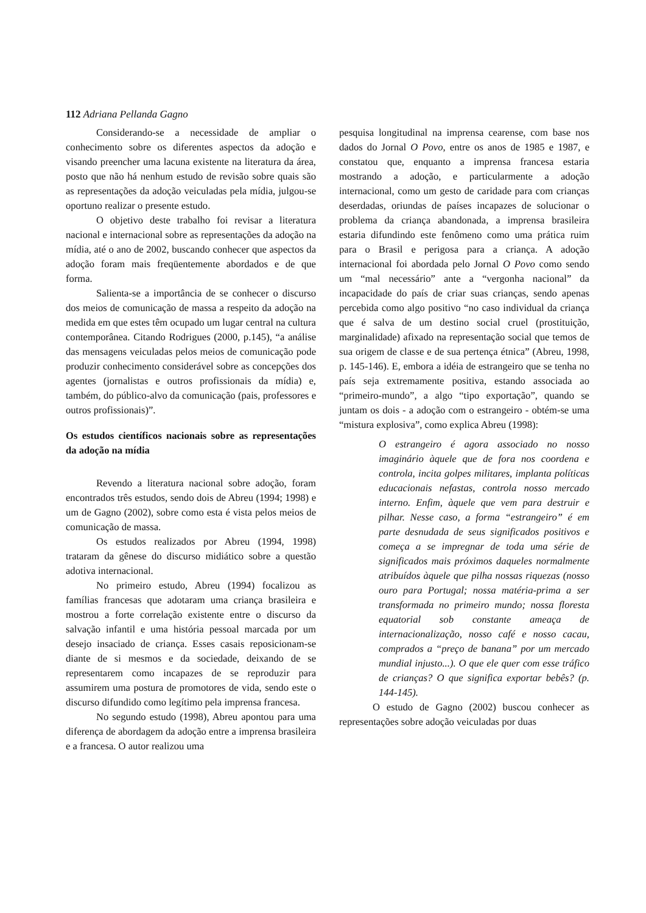112 Adriana Pellanda Gagno
Considerando-se a necessidade de ampliar o conhecimento sobre os diferentes aspectos da adoção e visando preencher uma lacuna existente na literatura da área, posto que não há nenhum estudo de revisão sobre quais são as representações da adoção veiculadas pela mídia, julgou-se oportuno realizar o presente estudo.
O objetivo deste trabalho foi revisar a literatura nacional e internacional sobre as representações da adoção na mídia, até o ano de 2002, buscando conhecer que aspectos da adoção foram mais freqüentemente abordados e de que forma.
Salienta-se a importância de se conhecer o discurso dos meios de comunicação de massa a respeito da adoção na medida em que estes têm ocupado um lugar central na cultura contemporânea. Citando Rodrigues (2000, p.145), “a análise das mensagens veiculadas pelos meios de comunicação pode produzir conhecimento considerável sobre as concepções dos agentes (jornalistas e outros profissionais da mídia) e, também, do público-alvo da comunicação (pais, professores e outros profissionais)”.
Os estudos científicos nacionais sobre as representações da adoção na mídia
Revendo a literatura nacional sobre adoção, foram encontrados três estudos, sendo dois de Abreu (1994; 1998) e um de Gagno (2002), sobre como esta é vista pelos meios de comunicação de massa.
Os estudos realizados por Abreu (1994, 1998) trataram da gênese do discurso midiático sobre a questão adotiva internacional.
No primeiro estudo, Abreu (1994) focalizou as famílias francesas que adotaram uma criança brasileira e mostrou a forte correlação existente entre o discurso da salvação infantil e uma história pessoal marcada por um desejo insaciado de criança. Esses casais reposicionam-se diante de si mesmos e da sociedade, deixando de se representarem como incapazes de se reproduzir para assumirem uma postura de promotores de vida, sendo este o discurso difundido como legítimo pela imprensa francesa.
No segundo estudo (1998), Abreu apontou para uma diferença de abordagem da adoção entre a imprensa brasileira e a francesa. O autor realizou uma
pesquisa longitudinal na imprensa cearense, com base nos dados do Jornal O Povo, entre os anos de 1985 e 1987, e constatou que, enquanto a imprensa francesa estaria mostrando a adoção, e particularmente a adoção internacional, como um gesto de caridade para com crianças deserdadas, oriundas de países incapazes de solucionar o problema da criança abandonada, a imprensa brasileira estaria difundindo este fenômeno como uma prática ruim para o Brasil e perigosa para a criança. A adoção internacional foi abordada pelo Jornal O Povo como sendo um “mal necessário” ante a “vergonha nacional” da incapacidade do país de criar suas crianças, sendo apenas percebida como algo positivo “no caso individual da criança que é salva de um destino social cruel (prostituição, marginalidade) afixado na representação social que temos de sua origem de classe e de sua pertença étnica” (Abreu, 1998, p. 145-146). E, embora a idéia de estrangeiro que se tenha no país seja extremamente positiva, estando associada ao “primeiro-mundo”, a algo “tipo exportação”, quando se juntam os dois - a adoção com o estrangeiro - obtém-se uma “mistura explosiva”, como explica Abreu (1998):
O estrangeiro é agora associado no nosso imaginário àquele que de fora nos coordena e controla, incita golpes militares, implanta políticas educacionais nefastas, controla nosso mercado interno. Enfim, àquele que vem para destruir e pilhar. Nesse caso, a forma “estrangeiro” é em parte desnudada de seus significados positivos e começa a se impregnar de toda uma série de significados mais próximos daqueles normalmente atribuídos àquele que pilha nossas riquezas (nosso ouro para Portugal; nossa matéria-prima a ser transformada no primeiro mundo; nossa floresta equatorial sob constante ameaça de internacionalização, nosso café e nosso cacau, comprados a “preço de banana” por um mercado mundial injusto...). O que ele quer com esse tráfico de crianças? O que significa exportar bebês? (p. 144-145).
O estudo de Gagno (2002) buscou conhecer as representações sobre adoção veiculadas por duas